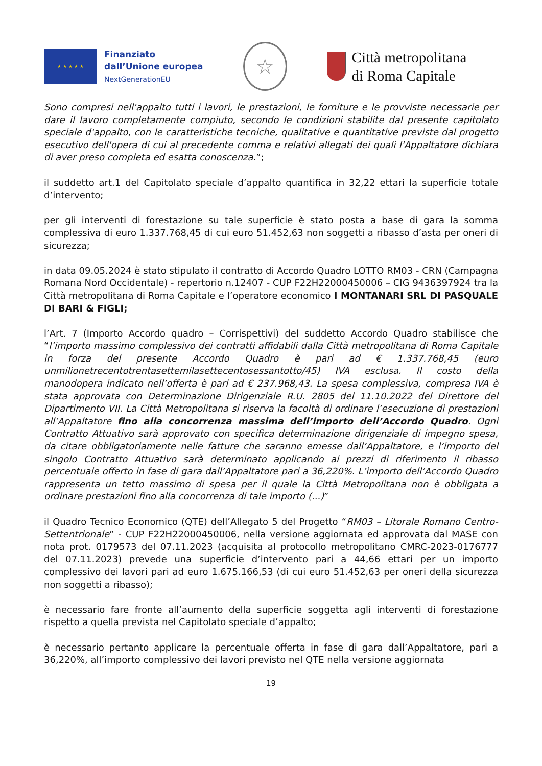★ ★ ★ ★ ★
Finanziato
dall’Unione europea
NextGenerationEU
☆
Città metropolitana
di Roma Capitale
Sono compresi nell'appalto tutti i lavori, le prestazioni, le forniture e le provviste necessarie per dare il lavoro completamente compiuto, secondo le condizioni stabilite dal presente capitolato speciale d'appalto, con le caratteristiche tecniche, qualitative e quantitative previste dal progetto esecutivo dell'opera di cui al precedente comma e relativi allegati dei quali l'Appaltatore dichiara di aver preso completa ed esatta conoscenza.”;
il suddetto art.1 del Capitolato speciale d’appalto quantifica in 32,22 ettari la superficie totale d’intervento;
per gli interventi di forestazione su tale superficie è stato posta a base di gara la somma complessiva di euro 1.337.768,45 di cui euro 51.452,63 non soggetti a ribasso d’asta per oneri di sicurezza;
in data 09.05.2024 è stato stipulato il contratto di Accordo Quadro LOTTO RM03 - CRN (Campagna Romana Nord Occidentale) - repertorio n.12407 - CUP F22H22000450006 – CIG 9436397924 tra la Città metropolitana di Roma Capitale e l’operatore economico I MONTANARI SRL DI PASQUALE DI BARI & FIGLI;
l’Art. 7 (Importo Accordo quadro – Corrispettivi) del suddetto Accordo Quadro stabilisce che “l’importo massimo complessivo dei contratti affidabili dalla Città metropolitana di Roma Capitale in forza del presente Accordo Quadro è pari ad € 1.337.768,45 (euro unmilionetrecentotrentasettemilasettecentosessantotto/45) IVA esclusa. Il costo della manodopera indicato nell’offerta è pari ad € 237.968,43. La spesa complessiva, compresa IVA è stata approvata con Determinazione Dirigenziale R.U. 2805 del 11.10.2022 del Direttore del Dipartimento VII. La Città Metropolitana si riserva la facoltà di ordinare l’esecuzione di prestazioni all’Appaltatore fino alla concorrenza massima dell’importo dell’Accordo Quadro. Ogni Contratto Attuativo sarà approvato con specifica determinazione dirigenziale di impegno spesa, da citare obbligatoriamente nelle fatture che saranno emesse dall’Appaltatore, e l’importo del singolo Contratto Attuativo sarà determinato applicando ai prezzi di riferimento il ribasso percentuale offerto in fase di gara dall’Appaltatore pari a 36,220%. L’importo dell’Accordo Quadro rappresenta un tetto massimo di spesa per il quale la Città Metropolitana non è obbligata a ordinare prestazioni fino alla concorrenza di tale importo (...)”
il Quadro Tecnico Economico (QTE) dell’Allegato 5 del Progetto “RM03 – Litorale Romano Centro-Settentrionale” - CUP F22H22000450006, nella versione aggiornata ed approvata dal MASE con nota prot. 0179573 del 07.11.2023 (acquisita al protocollo metropolitano CMRC-2023-0176777 del 07.11.2023) prevede una superficie d’intervento pari a 44,66 ettari per un importo complessivo dei lavori pari ad euro 1.675.166,53 (di cui euro 51.452,63 per oneri della sicurezza non soggetti a ribasso);
è necessario fare fronte all’aumento della superficie soggetta agli interventi di forestazione rispetto a quella prevista nel Capitolato speciale d’appalto;
è necessario pertanto applicare la percentuale offerta in fase di gara dall’Appaltatore, pari a 36,220%, all’importo complessivo dei lavori previsto nel QTE nella versione aggiornata
19